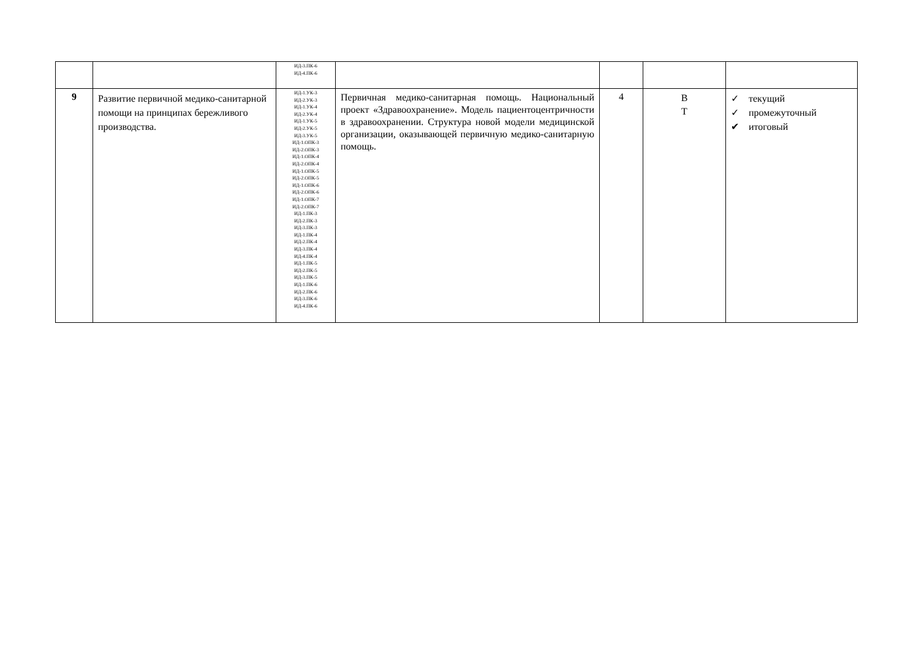| | | ИД-3.ПК-6 ИД-4.ПК-6 | | | | |
| 9 | Развитие первичной медико-санитарной помощи на принципах бережливого производства. | ИД-1.УК-3 ИД-2.УК-3 ИД-1.УК-4 ИД-2.УК-4 ИД-1.УК-5 ИД-2.УК-5 ИД-3.УК-5 ИД-1.ОПК-3 ИД-2.ОПК-3 ИД-1.ОПК-4 ИД-2.ОПК-4 ИД-1.ОПК-5 ИД-2.ОПК-5 ИД-1.ОПК-6 ИД-2.ОПК-6 ИД-1.ОПК-7 ИД-2.ОПК-7 ИД-1.ПК-3 ИД-2.ПК-3 ИД-3.ПК-3 ИД-1.ПК-4 ИД-2.ПК-4 ИД-3.ПК-4 ИД-4.ПК-4 ИД-1.ПК-5 ИД-2.ПК-5 ИД-3.ПК-5 ИД-1.ПК-6 ИД-2.ПК-6 ИД-3.ПК-6 ИД-4.ПК-6 | Первичная медико-санитарная помощь. Национальный проект «Здравоохранение». Модель пациентоцентричности в здравоохранении. Структура новой модели медицинской организации, оказывающей первичную медико-санитарную помощь. | 4 | В Т | ✓ текущий ✓ промежуточный ✔ итоговый |